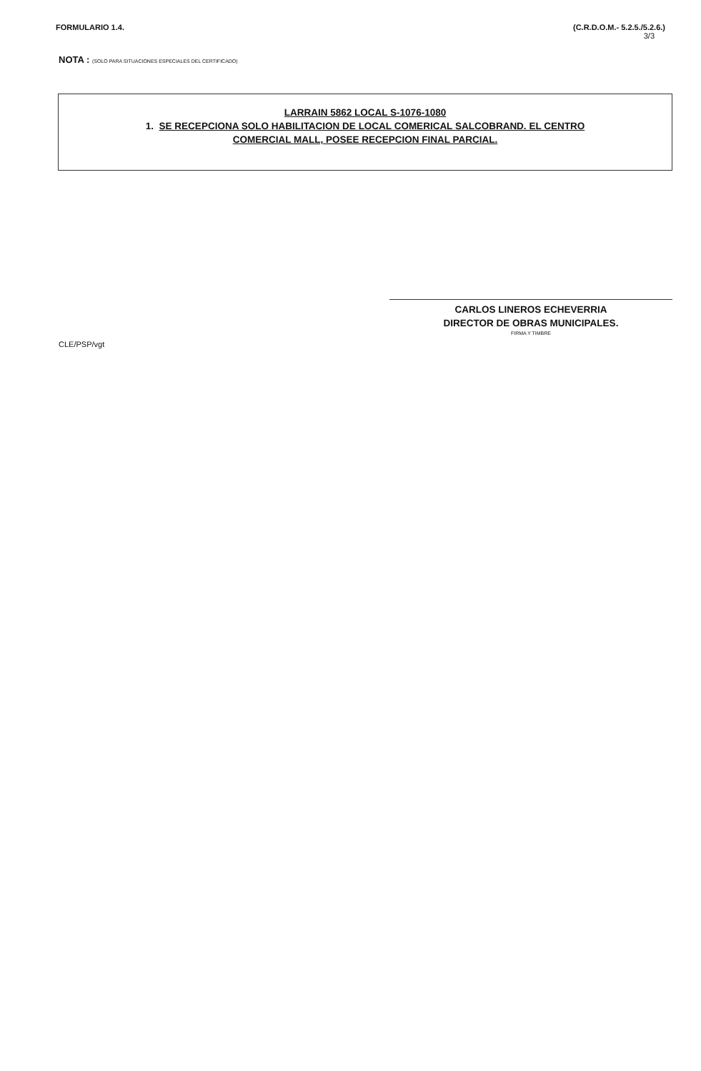FORMULARIO 1.4. (C.R.D.O.M.- 5.2.5./5.2.6.)
3/3
NOTA : (SOLO PARA SITUACIONES ESPECIALES DEL CERTIFICADO)
LARRAIN 5862 LOCAL S-1076-1080
1. SE RECEPCIONA SOLO HABILITACION DE LOCAL COMERICAL SALCOBRAND. EL CENTRO
COMERCIAL MALL, POSEE RECEPCION FINAL PARCIAL.
CARLOS LINEROS ECHEVERRIA
DIRECTOR DE OBRAS MUNICIPALES.
FIRMA Y TIMBRE
CLE/PSP/vgt